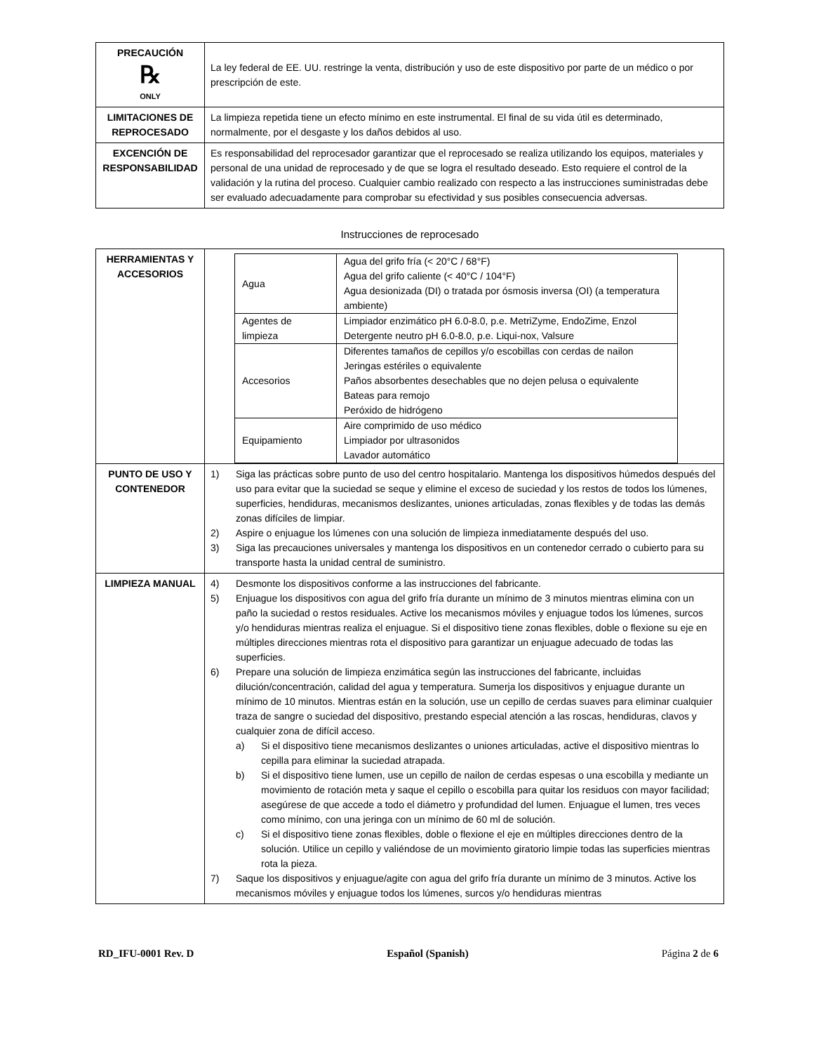| PRECAUCIÓN ℞ ONLY | La ley federal de EE. UU. restringe la venta, distribución y uso de este dispositivo por parte de un médico o por prescripción de este. |
| LIMITACIONES DE REPROCESADO | La limpieza repetida tiene un efecto mínimo en este instrumental. El final de su vida útil es determinado, normalmente, por el desgaste y los daños debidos al uso. |
| EXCENCIÓN DE RESPONSABILIDAD | Es responsabilidad del reprocesador garantizar que el reprocesado se realiza utilizando los equipos, materiales y personal de una unidad de reprocesado y de que se logra el resultado deseado. Esto requiere el control de la validación y la rutina del proceso. Cualquier cambio realizado con respecto a las instrucciones suministradas debe ser evaluado adecuadamente para comprobar su efectividad y sus posibles consecuencia adversas. |
Instrucciones de reprocesado
| HERRAMIENTAS Y ACCESORIOS | / Agua / Agua del grifo fría (< 20°C / 68°F) Agua del grifo caliente (< 40°C / 104°F) Agua desionizada (DI) o tratada por ósmosis inversa (OI) (a temperatura ambiente) / / Agentes de limpieza / Limpiador enzimático pH 6.0-8.0, p.e. MetriZyme, EndoZime, Enzol Detergente neutro pH 6.0-8.0, p.e. Liqui-nox, Valsure / / Accesorios / Diferentes tamaños de cepillos y/o escobillas con cerdas de nailon Jeringas estériles o equivalente Paños absorbentes desechables que no dejen pelusa o equivalente Bateas para remojo Peróxido de hidrógeno / / Equipamiento / Aire comprimido de uso médico Limpiador por ultrasonidos Lavador automático / |
| PUNTO DE USO Y CONTENEDOR | 1) Siga las prácticas sobre punto de uso del centro hospitalario. Mantenga los dispositivos húmedos después del uso para evitar que la suciedad se seque y elimine el exceso de suciedad y los restos de todos los lúmenes, superficies, hendiduras, mecanismos deslizantes, uniones articuladas, zonas flexibles y de todas las demás zonas difíciles de limpiar. 2) Aspire o enjuague los lúmenes con una solución de limpieza inmediatamente después del uso. 3) Siga las precauciones universales y mantenga los dispositivos en un contenedor cerrado o cubierto para su transporte hasta la unidad central de suministro. |
| LIMPIEZA MANUAL | 4) Desmonte los dispositivos conforme a las instrucciones del fabricante. 5) Enjuague los dispositivos con agua del grifo fría durante un mínimo de 3 minutos mientras elimina con un paño la suciedad o restos residuales. Active los mecanismos móviles y enjuague todos los lúmenes, surcos y/o hendiduras mientras realiza el enjuague. Si el dispositivo tiene zonas flexibles, doble o flexione su eje en múltiples direcciones mientras rota el dispositivo para garantizar un enjuague adecuado de todas las superficies. 6) Prepare una solución de limpieza enzimática según las instrucciones del fabricante, incluidas dilución/concentración, calidad del agua y temperatura. Sumerja los dispositivos y enjuague durante un mínimo de 10 minutos. Mientras están en la solución, use un cepillo de cerdas suaves para eliminar cualquier traza de sangre o suciedad del dispositivo, prestando especial atención a las roscas, hendiduras, clavos y cualquier zona de difícil acceso. a) Si el dispositivo tiene mecanismos deslizantes o uniones articuladas, active el dispositivo mientras lo cepilla para eliminar la suciedad atrapada. b) Si el dispositivo tiene lumen, use un cepillo de nailon de cerdas espesas o una escobilla y mediante un movimiento de rotación meta y saque el cepillo o escobilla para quitar los residuos con mayor facilidad; asegúrese de que accede a todo el diámetro y profundidad del lumen. Enjuague el lumen, tres veces como mínimo, con una jeringa con un mínimo de 60 ml de solución. c) Si el dispositivo tiene zonas flexibles, doble o flexione el eje en múltiples direcciones dentro de la solución. Utilice un cepillo y valiéndose de un movimiento giratorio limpie todas las superficies mientras rota la pieza. 7) Saque los dispositivos y enjuague/agite con agua del grifo fría durante un mínimo de 3 minutos. Active los mecanismos móviles y enjuague todos los lúmenes, surcos y/o hendiduras mientras |
RD_IFU-0001 Rev. D Español (Spanish) Página 2 de 6